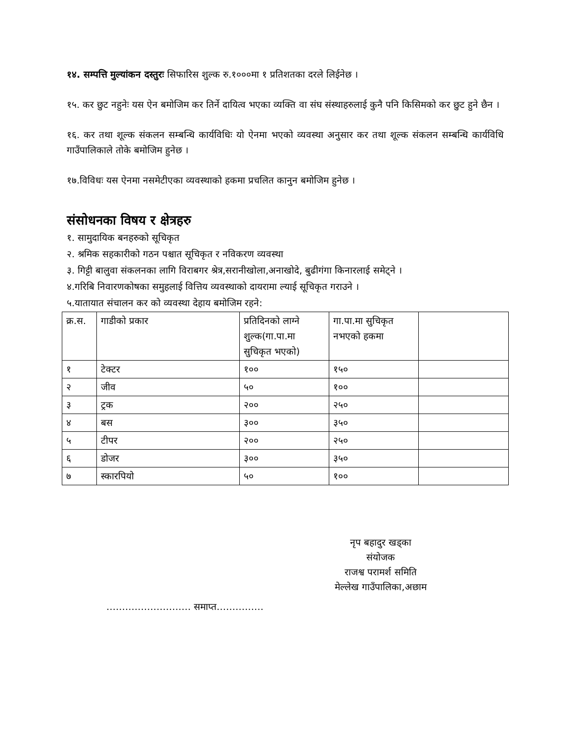१४. सम्पत्ति मुल्यांकन दस्तुरः सिफारिस शुल्क रु.१०००मा १ प्रतिशतका दरले लिईनेछ ।
१५. कर छुट नहुनेः यस ऐन बमोजिम कर तिर्ने दायित्व भएका व्यक्ति वा संघ संस्थाहरुलाई कुनै पनि किसिमको कर छुट हुने छैन ।
१६. कर तथा शूल्क संकलन सम्बन्धि कार्यविधिः यो ऐनमा भएको व्यवस्था अनुसार कर तथा शूल्क संकलन सम्बन्धि कार्यविधि गाउँपालिकाले तोके बमोजिम हुनेछ ।
१७.विविधः यस ऐनमा नसमेटीएका व्यवस्थाको हकमा प्रचलित कानुन बमोजिम हुनेछ ।
संसोधनका विषय र क्षेत्रहरु
१. सामुदायिक बनहरुको सूचिकृत
२. श्रमिक सहकारीको गठन पश्चात सूचिकृत र नविकरण व्यवस्था
३. गिट्टी बालुवा संकलनका लागि विराबगर श्रेत्र,सरानीखोला,अनाखोदे, बुढीगंगा किनारलाई समेट्ने ।
४.गरिबि निवारणकोषका समुहलाई वित्तिय व्यवस्थाको दायरामा ल्याई सूचिकृत गराउने ।
५.यातायात संचालन कर को व्यवस्था देहाय बमोजिम रहने:
| क्र.स. | गाडीको प्रकार | प्रतिदिनको लाग्ने शुल्क(गा.पा.मा सुचिकृत भएको) | गा.पा.मा सुचिकृत नभएको हकमा | |
| १ | टेक्टर | १०० | १५० | |
| २ | जीव | ५० | १०० | |
| ३ | ट्रक | २०० | २५० | |
| ४ | बस | ३०० | ३५० | |
| ५ | टीपर | २०० | २५० | |
| ६ | डोजर | ३०० | ३५० | |
| ७ | स्कारपियो | ५० | १०० | |
नृप बहादुर खड्का
संयोजक
राजश्व परामर्श समिति
मेल्लेख गाउँपालिका,अछाम
……………………… समाप्त……………